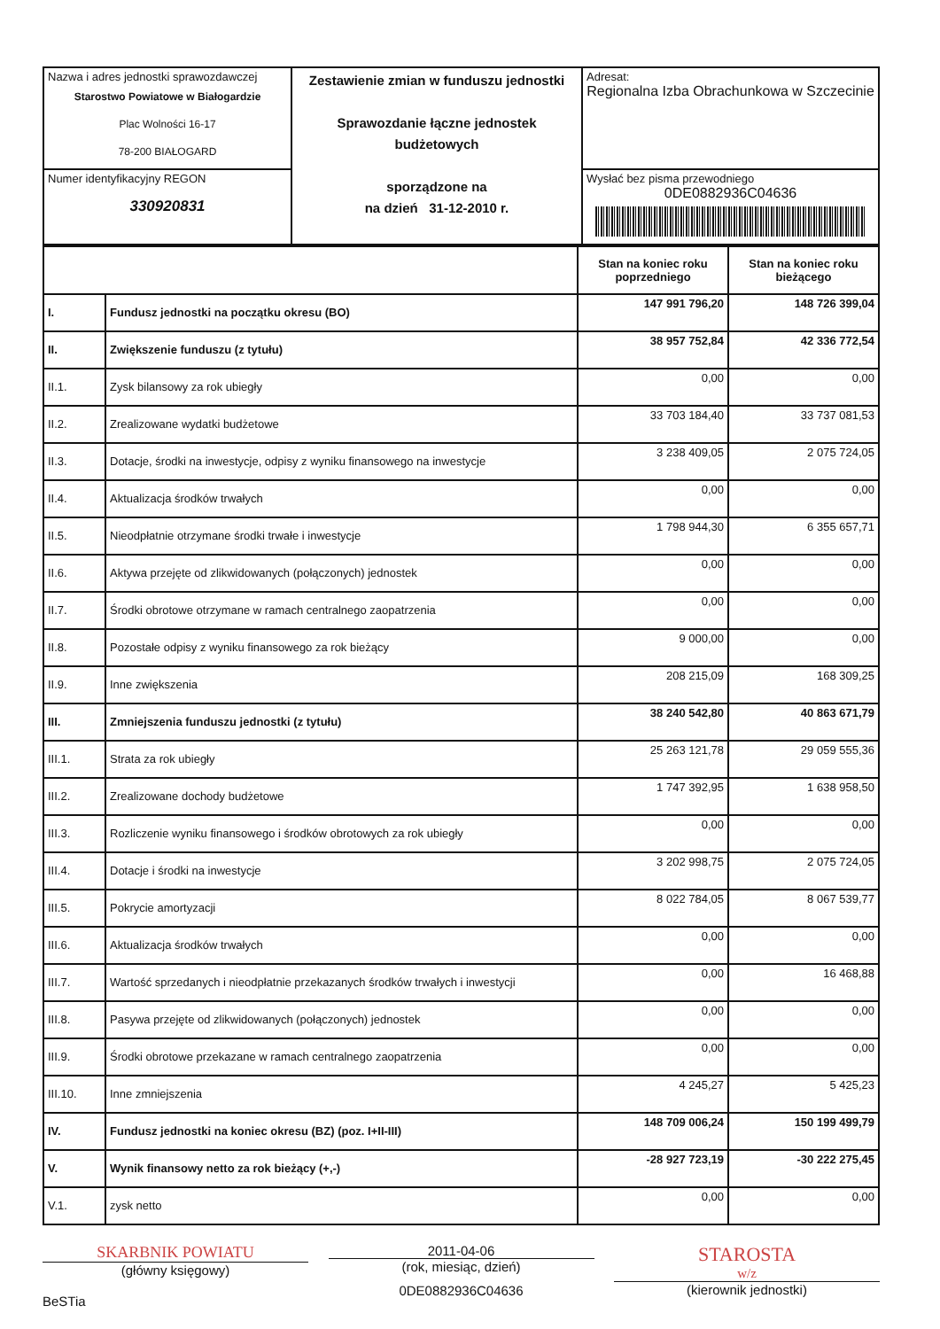| Nazwa i adres jednostki sprawozdawczej Starostwo Powiatowe w Białogardzie Plac Wolności 16-17 78-200 BIAŁOGARD | Zestawienie zmian w funduszu jednostki Sprawozdanie łączne jednostek budżetowych sporządzone na na dzień 31-12-2010 r. | Adresat: Regionalna Izba Obrachunkowa w Szczecinie |
| Numer identyfikacyjny REGON 330920831 | | Wysłać bez pisma przewodniego 0DE0882936C04636 |
| | | Stan na koniec roku poprzedniego | Stan na koniec roku bieżącego |
| --- | --- | --- | --- |
| I. | Fundusz jednostki na początku okresu (BO) | 147 991 796,20 | 148 726 399,04 |
| II. | Zwiększenie funduszu (z tytułu) | 38 957 752,84 | 42 336 772,54 |
| II.1. | Zysk bilansowy za rok ubiegły | 0,00 | 0,00 |
| II.2. | Zrealizowane wydatki budżetowe | 33 703 184,40 | 33 737 081,53 |
| II.3. | Dotacje, środki na inwestycje, odpisy z wyniku finansowego na inwestycje | 3 238 409,05 | 2 075 724,05 |
| II.4. | Aktualizacja środków trwałych | 0,00 | 0,00 |
| II.5. | Nieodpłatnie otrzymane środki trwałe i inwestycje | 1 798 944,30 | 6 355 657,71 |
| II.6. | Aktywa przejęte od zlikwidowanych (połączonych) jednostek | 0,00 | 0,00 |
| II.7. | Środki obrotowe otrzymane w ramach centralnego zaopatrzenia | 0,00 | 0,00 |
| II.8. | Pozostałe odpisy z wyniku finansowego za rok bieżący | 9 000,00 | 0,00 |
| II.9. | Inne zwiększenia | 208 215,09 | 168 309,25 |
| III. | Zmniejszenia funduszu jednostki (z tytułu) | 38 240 542,80 | 40 863 671,79 |
| III.1. | Strata za rok ubiegły | 25 263 121,78 | 29 059 555,36 |
| III.2. | Zrealizowane dochody budżetowe | 1 747 392,95 | 1 638 958,50 |
| III.3. | Rozliczenie wyniku finansowego i środków obrotowych za rok ubiegły | 0,00 | 0,00 |
| III.4. | Dotacje i środki na inwestycje | 3 202 998,75 | 2 075 724,05 |
| III.5. | Pokrycie amortyzacji | 8 022 784,05 | 8 067 539,77 |
| III.6. | Aktualizacja środków trwałych | 0,00 | 0,00 |
| III.7. | Wartość sprzedanych i nieodpłatnie przekazanych środków trwałych i inwestycji | 0,00 | 16 468,88 |
| III.8. | Pasywa przejęte od zlikwidowanych (połączonych) jednostek | 0,00 | 0,00 |
| III.9. | Środki obrotowe przekazane w ramach centralnego zaopatrzenia | 0,00 | 0,00 |
| III.10. | Inne zmniejszenia | 4 245,27 | 5 425,23 |
| IV. | Fundusz jednostki na koniec okresu (BZ) (poz. I+II-III) | 148 709 006,24 | 150 199 499,79 |
| V. | Wynik finansowy netto za rok bieżący (+,-) | -28 927 723,19 | -30 222 275,45 |
| V.1. | zysk netto | 0,00 | 0,00 |
SKARBNIK POWIATU
(główny księgowy)
BeSTia
2011-04-06
(rok, miesiąc, dzień)
0DE0882936C04636
STAROSTA
w/z
(kierownik jednostki)